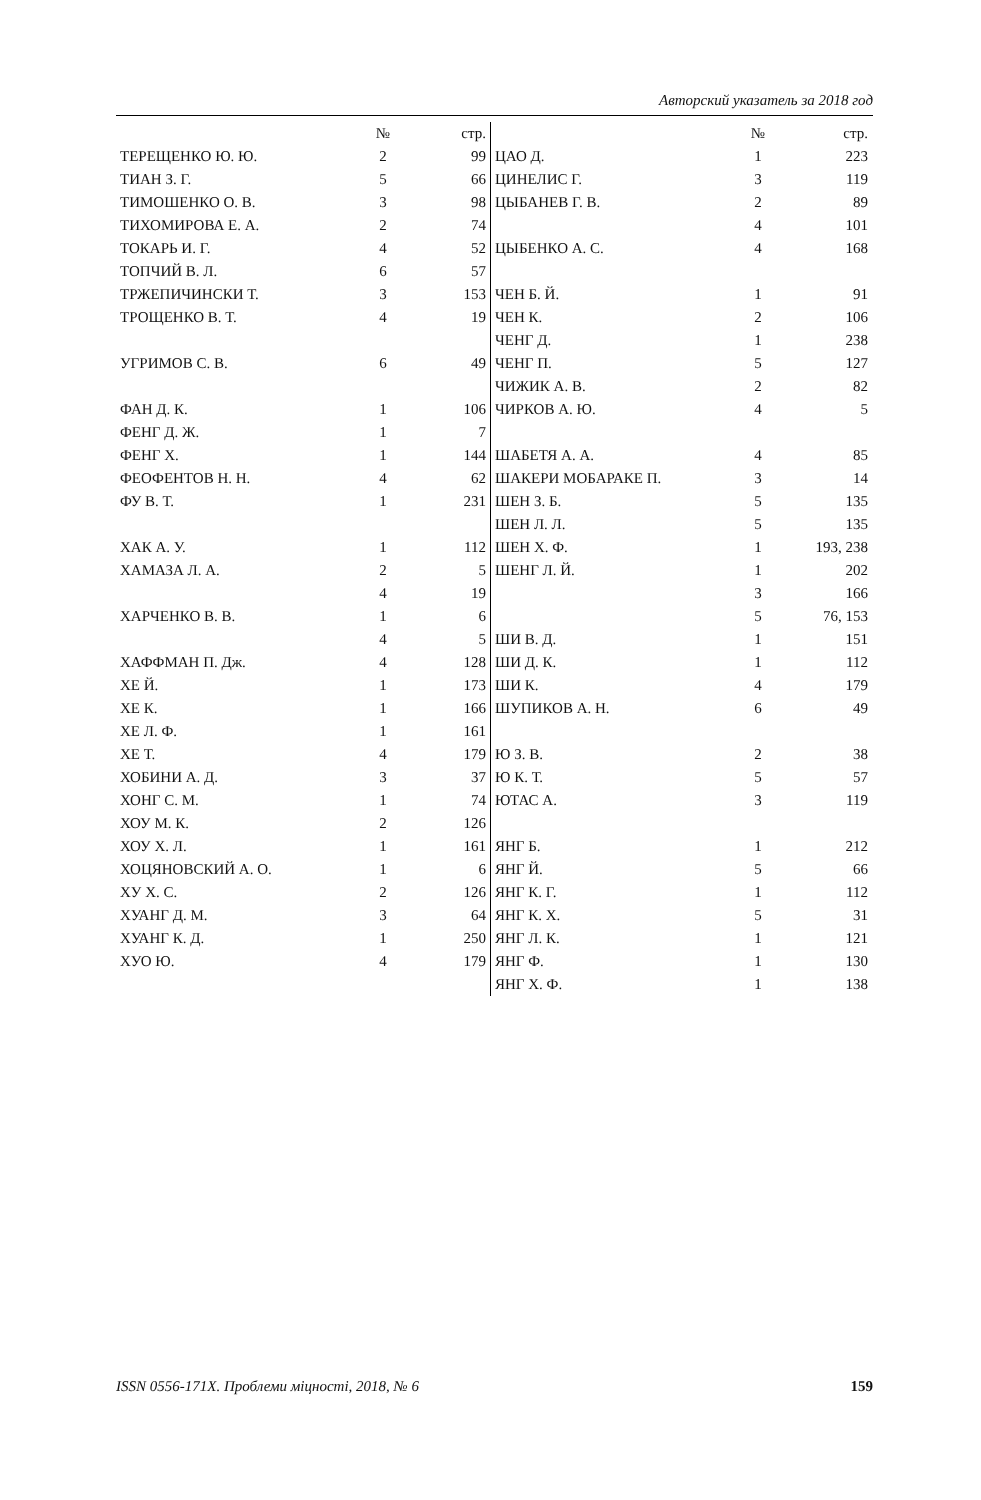Авторский указатель за 2018 год
| | № | стр. |
| --- | --- | --- |
| ТЕРЕЩЕНКО Ю. Ю. | 2 | 99 |
| ТИАН З. Г. | 5 | 66 |
| ТИМОШЕНКО О. В. | 3 | 98 |
| ТИХОМИРОВА Е. А. | 2 | 74 |
| ТОКАРЬ И. Г. | 4 | 52 |
| ТОПЧИЙ В. Л. | 6 | 57 |
| ТРЖЕПИЧИНСКИ Т. | 3 | 153 |
| ТРОЩЕНКО В. Т. | 4 | 19 |
| УГРИМОВ С. В. | 6 | 49 |
| ФАН Д. К. | 1 | 106 |
| ФЕНГ Д. Ж. | 1 | 7 |
| ФЕНГ Х. | 1 | 144 |
| ФЕОФЕНТОВ Н. Н. | 4 | 62 |
| ФУ В. Т. | 1 | 231 |
| ХАК А. У. | 1 | 112 |
| ХАМАЗА Л. А. | 2 | 5 |
| | 4 | 19 |
| ХАРЧЕНКО В. В. | 1 | 6 |
| | 4 | 5 |
| ХАФФМАН П. Дж. | 4 | 128 |
| ХЕ Й. | 1 | 173 |
| ХЕ К. | 1 | 166 |
| ХЕ Л. Ф. | 1 | 161 |
| ХЕ Т. | 4 | 179 |
| ХОБИНИ А. Д. | 3 | 37 |
| ХОНГ С. М. | 1 | 74 |
| ХОУ М. К. | 2 | 126 |
| ХОУ Х. Л. | 1 | 161 |
| ХОЦЯНОВСКИЙ А. О. | 1 | 6 |
| ХУ Х. С. | 2 | 126 |
| ХУАНГ Д. М. | 3 | 64 |
| ХУАНГ К. Д. | 1 | 250 |
| ХУО Ю. | 4 | 179 |
| | № | стр. |
| --- | --- | --- |
| ЦАО Д. | 1 | 223 |
| ЦИНЕЛИС Г. | 3 | 119 |
| ЦЫБАНЕВ Г. В. | 2 | 89 |
| | 4 | 101 |
| ЦЫБЕНКО А. С. | 4 | 168 |
| ЧЕН Б. Й. | 1 | 91 |
| ЧЕН К. | 2 | 106 |
| ЧЕНГ Д. | 1 | 238 |
| ЧЕНГ П. | 5 | 127 |
| ЧИЖИК А. В. | 2 | 82 |
| ЧИРКОВ А. Ю. | 4 | 5 |
| ШАБЕТЯ А. А. | 4 | 85 |
| ШАКЕРИ МОБАРАКЕ П. | 3 | 14 |
| ШЕН З. Б. | 5 | 135 |
| ШЕН Л. Л. | 5 | 135 |
| ШЕН Х. Ф. | 1 | 193, 238 |
| ШЕНГ Л. Й. | 1 | 202 |
| | 3 | 166 |
| | 5 | 76, 153 |
| ШИ В. Д. | 1 | 151 |
| ШИ Д. К. | 1 | 112 |
| ШИ К. | 4 | 179 |
| ШУПИКОВ А. Н. | 6 | 49 |
| Ю З. В. | 2 | 38 |
| Ю К. Т. | 5 | 57 |
| ЮТАС А. | 3 | 119 |
| ЯНГ Б. | 1 | 212 |
| ЯНГ Й. | 5 | 66 |
| ЯНГ К. Г. | 1 | 112 |
| ЯНГ К. Х. | 5 | 31 |
| ЯНГ Л. К. | 1 | 121 |
| ЯНГ Ф. | 1 | 130 |
| ЯНГ Х. Ф. | 1 | 138 |
ISSN 0556-171X. Проблеми міцності, 2018, № 6 159